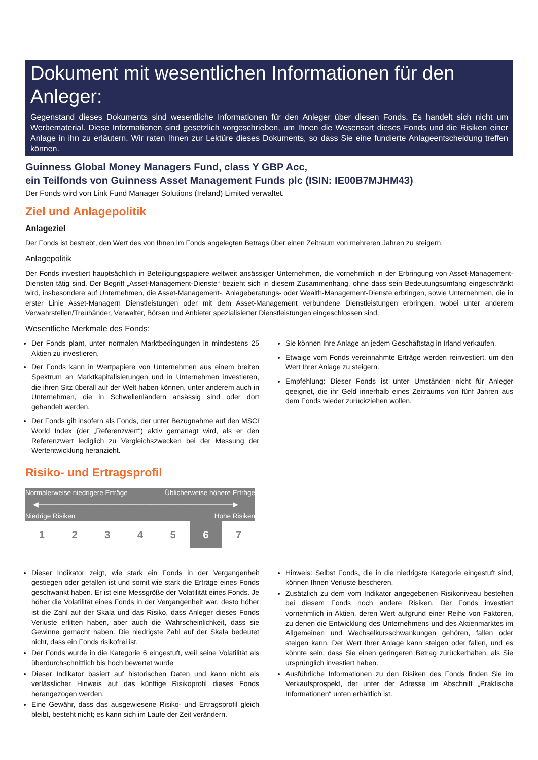Dokument mit wesentlichen Informationen für den Anleger:
Gegenstand dieses Dokuments sind wesentliche Informationen für den Anleger über diesen Fonds. Es handelt sich nicht um Werbematerial. Diese Informationen sind gesetzlich vorgeschrieben, um Ihnen die Wesensart dieses Fonds und die Risiken einer Anlage in ihn zu erläutern. Wir raten Ihnen zur Lektüre dieses Dokuments, so dass Sie eine fundierte Anlageentscheidung treffen können.
Guinness Global Money Managers Fund, class Y GBP Acc,
ein Teilfonds von Guinness Asset Management Funds plc (ISIN: IE00B7MJHM43)
Der Fonds wird von Link Fund Manager Solutions (Ireland) Limited verwaltet.
Ziel und Anlagepolitik
Anlageziel
Der Fonds ist bestrebt, den Wert des von Ihnen im Fonds angelegten Betrags über einen Zeitraum von mehreren Jahren zu steigern.
Anlagepolitik
Der Fonds investiert hauptsächlich in Beteiligungspapiere weltweit ansässiger Unternehmen, die vornehmlich in der Erbringung von Asset-Management-Diensten tätig sind. Der Begriff „Asset-Management-Dienste“ bezieht sich in diesem Zusammenhang, ohne dass sein Bedeutungsumfang eingeschränkt wird, insbesondere auf Unternehmen, die Asset-Management-, Anlageberatungs- oder Wealth-Management-Dienste erbringen, sowie Unternehmen, die in erster Linie Asset-Managern Dienstleistungen oder mit dem Asset-Management verbundene Dienstleistungen erbringen, wobei unter anderem Verwahrstellen/Treuhänder, Verwalter, Börsen und Anbieter spezialisierter Dienstleistungen eingeschlossen sind.
Wesentliche Merkmale des Fonds:
Der Fonds plant, unter normalen Marktbedingungen in mindestens 25 Aktien zu investieren.
Der Fonds kann in Wertpapiere von Unternehmen aus einem breiten Spektrum an Marktkapitalisierungen und in Unternehmen investieren, die ihren Sitz überall auf der Welt haben können, unter anderem auch in Unternehmen, die in Schwellenländern ansässig sind oder dort gehandelt werden.
Der Fonds gilt insofern als Fonds, der unter Bezugnahme auf den MSCI World Index (der „Referenzwert“) aktiv gemanagt wird, als er den Referenzwert lediglich zu Vergleichszwecken bei der Messung der Wertentwicklung heranzieht.
Sie können Ihre Anlage an jedem Geschäftstag in Irland verkaufen.
Etwaige vom Fonds vereinnahmte Erträge werden reinvestiert, um den Wert Ihrer Anlage zu steigern.
Empfehlung: Dieser Fonds ist unter Umständen nicht für Anleger geeignet, die ihr Geld innerhalb eines Zeitraums von fünf Jahren aus dem Fonds wieder zurückziehen wollen.
Risiko- und Ertragsprofil
Normalerweise niedrigere Erträge Üblicherweise höhere Erträge
◀────────────────────────────────────────▶
Niedrige Risiken Hohe Risiken
| 1 | 2 | 3 | 4 | 5 | 6 | 7 |
Dieser Indikator zeigt, wie stark ein Fonds in der Vergangenheit gestiegen oder gefallen ist und somit wie stark die Erträge eines Fonds geschwankt haben. Er ist eine Messgröße der Volatilität eines Fonds. Je höher die Volatilität eines Fonds in der Vergangenheit war, desto höher ist die Zahl auf der Skala und das Risiko, dass Anleger dieses Fonds Verluste erlitten haben, aber auch die Wahrscheinlichkeit, dass sie Gewinne gemacht haben. Die niedrigste Zahl auf der Skala bedeutet nicht, dass ein Fonds risikofrei ist.
Der Fonds wurde in die Kategorie 6 eingestuft, weil seine Volatilität als überdurchschnittlich bis hoch bewertet wurde
Dieser Indikator basiert auf historischen Daten und kann nicht als verlässlicher Hinweis auf das künftige Risikoprofil dieses Fonds herangezogen werden.
Eine Gewähr, dass das ausgewiesene Risiko- und Ertragsprofil gleich bleibt, besteht nicht; es kann sich im Laufe der Zeit verändern.
Hinweis: Selbst Fonds, die in die niedrigste Kategorie eingestuft sind, können Ihnen Verluste bescheren.
Zusätzlich zu dem vom Indikator angegebenen Risikoniveau bestehen bei diesem Fonds noch andere Risiken. Der Fonds investiert vornehmlich in Aktien, deren Wert aufgrund einer Reihe von Faktoren, zu denen die Entwicklung des Unternehmens und des Aktienmarktes im Allgemeinen und Wechselkursschwankungen gehören, fallen oder steigen kann. Der Wert Ihrer Anlage kann steigen oder fallen, und es könnte sein, dass Sie einen geringeren Betrag zurückerhalten, als Sie ursprünglich investiert haben.
Ausführliche Informationen zu den Risiken des Fonds finden Sie im Verkaufsprospekt, der unter der Adresse im Abschnitt „Praktische Informationen“ unten erhältlich ist.